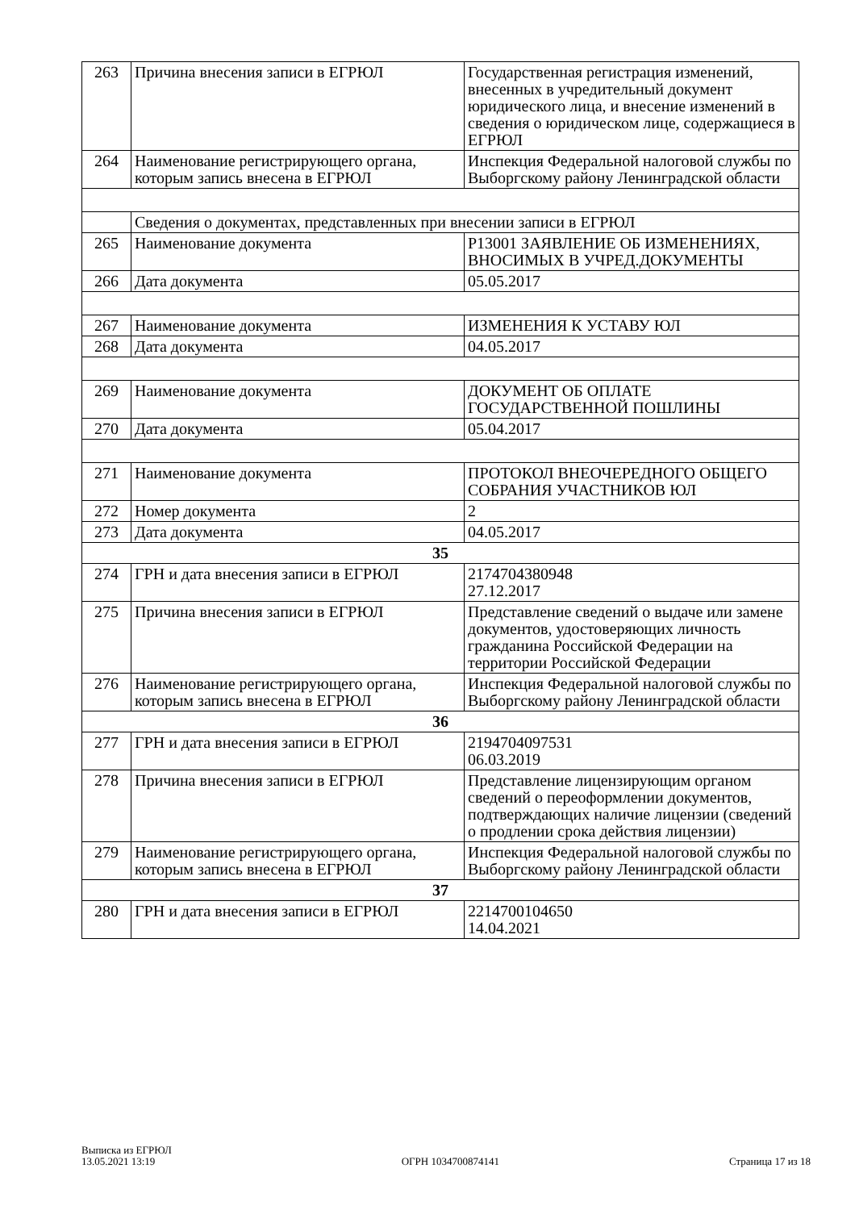| 263 | Причина внесения записи в ЕГРЮЛ | Государственная регистрация изменений, внесенных в учредительный документ юридического лица, и внесение изменений в сведения о юридическом лице, содержащиеся в ЕГРЮЛ |
| 264 | Наименование регистрирующего органа, которым запись внесена в ЕГРЮЛ | Инспекция Федеральной налоговой службы по Выборгскому району Ленинградской области |
| | Сведения о документах, представленных при внесении записи в ЕГРЮЛ | |
| 265 | Наименование документа | Р13001 ЗАЯВЛЕНИЕ ОБ ИЗМЕНЕНИЯХ, ВНОСИМЫХ В УЧРЕД.ДОКУМЕНТЫ |
| 266 | Дата документа | 05.05.2017 |
| 267 | Наименование документа | ИЗМЕНЕНИЯ К УСТАВУ ЮЛ |
| 268 | Дата документа | 04.05.2017 |
| 269 | Наименование документа | ДОКУМЕНТ ОБ ОПЛАТЕ ГОСУДАРСТВЕННОЙ ПОШЛИНЫ |
| 270 | Дата документа | 05.04.2017 |
| 271 | Наименование документа | ПРОТОКОЛ ВНЕОЧЕРЕДНОГО ОБЩЕГО СОБРАНИЯ УЧАСТНИКОВ ЮЛ |
| 272 | Номер документа | 2 |
| 273 | Дата документа | 04.05.2017 |
| 35 | | |
| 274 | ГРН и дата внесения записи в ЕГРЮЛ | 2174704380948 27.12.2017 |
| 275 | Причина внесения записи в ЕГРЮЛ | Представление сведений о выдаче или замене документов, удостоверяющих личность гражданина Российской Федерации на территории Российской Федерации |
| 276 | Наименование регистрирующего органа, которым запись внесена в ЕГРЮЛ | Инспекция Федеральной налоговой службы по Выборгскому району Ленинградской области |
| 36 | | |
| 277 | ГРН и дата внесения записи в ЕГРЮЛ | 2194704097531 06.03.2019 |
| 278 | Причина внесения записи в ЕГРЮЛ | Представление лицензирующим органом сведений о переоформлении документов, подтверждающих наличие лицензии (сведений о продлении срока действия лицензии) |
| 279 | Наименование регистрирующего органа, которым запись внесена в ЕГРЮЛ | Инспекция Федеральной налоговой службы по Выборгскому району Ленинградской области |
| 37 | | |
| 280 | ГРН и дата внесения записи в ЕГРЮЛ | 2214700104650 14.04.2021 |
Выписка из ЕГРЮЛ
13.05.2021 13:19
ОГРН 1034700874141
Страница 17 из 18